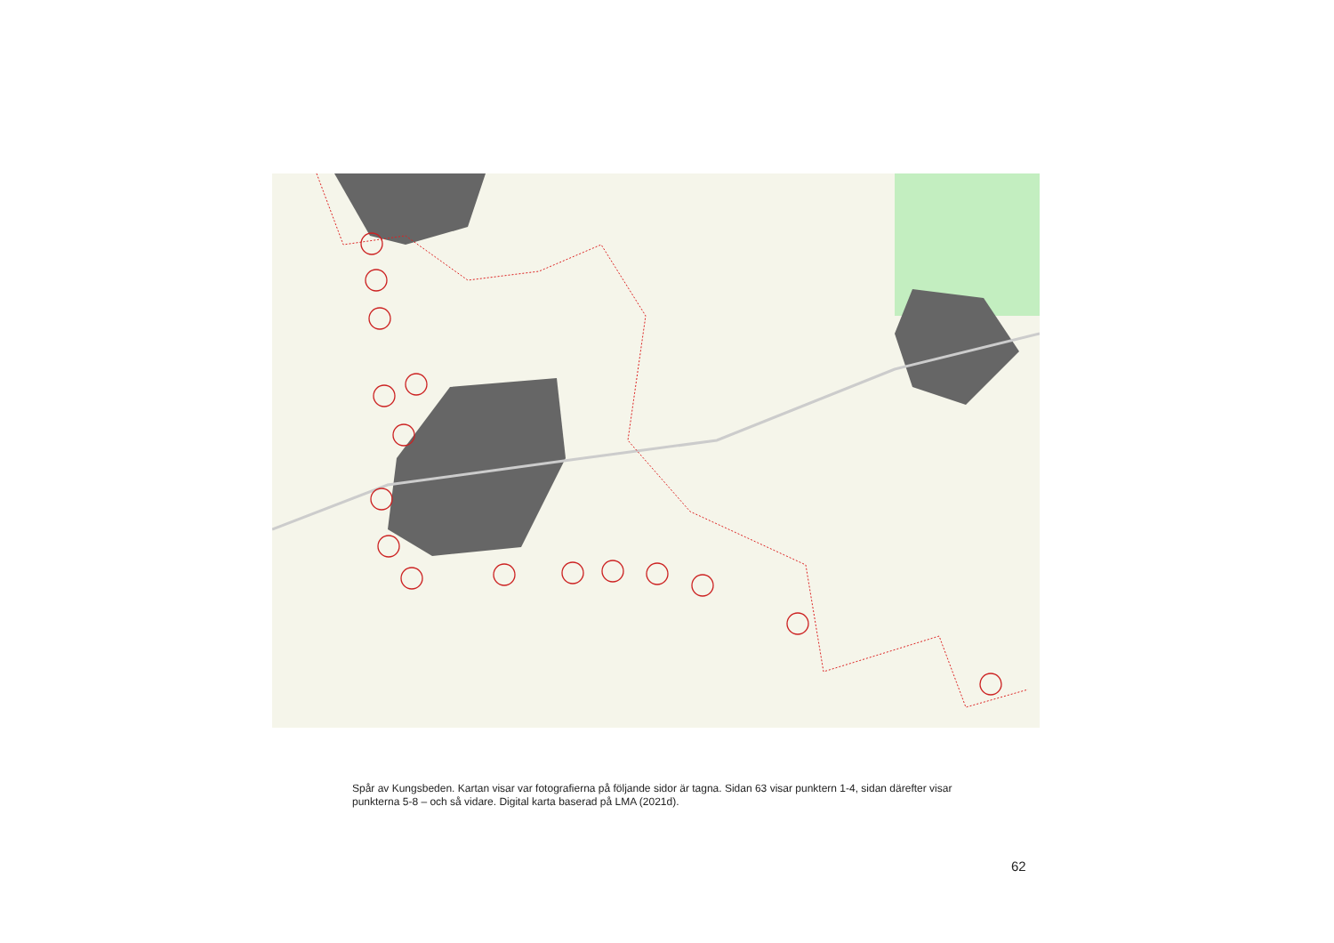Spår av Kungsbeden. Kartan visar var fotografierna på följande sidor är tagna. Sidan 63 visar punktern 1-4, sidan därefter visar punkterna 5-8 – och så vidare. Digital karta baserad på LMA (2021d).
62